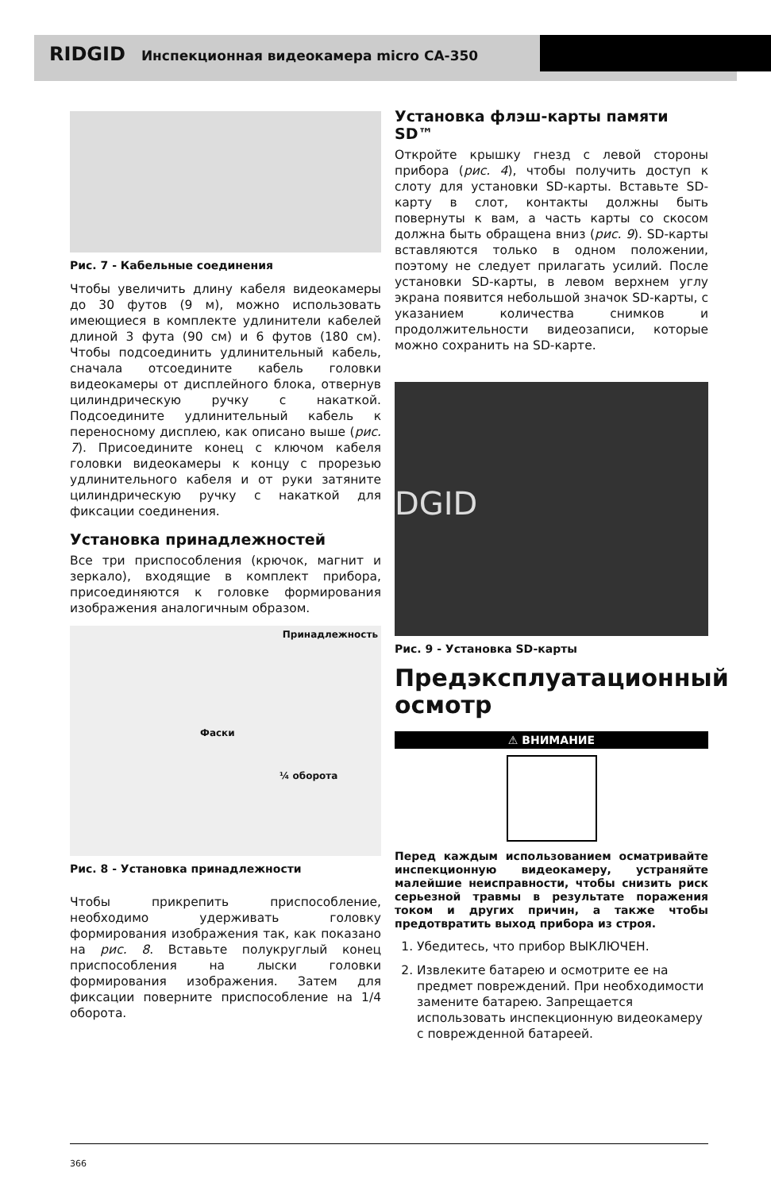RIDGID Инспекционная видеокамера micro CA-350
Рис. 7 - Кабельные соединения
Чтобы увеличить длину кабеля видеокамеры до 30 футов (9 м), можно использовать имеющиеся в комплекте удлинители кабелей длиной 3 фута (90 см) и 6 футов (180 см). Чтобы подсоединить удлинительный кабель, сначала отсоедините кабель головки видеокамеры от дисплейного блока, отвернув цилиндрическую ручку с накаткой. Подсоедините удлинительный кабель к переносному дисплею, как описано выше (рис. 7). Присоедините конец с ключом кабеля головки видеокамеры к концу с прорезью удлинительного кабеля и от руки затяните цилиндрическую ручку с накаткой для фиксации соединения.
Установка принадлежностей
Все три приспособления (крючок, магнит и зеркало), входящие в комплект прибора, присоединяются к головке формирования изображения аналогичным образом.
Принадлежность
Фаски
¼ оборота
Рис. 8 - Установка принадлежности
Чтобы прикрепить приспособление, необходимо удерживать головку формирования изображения так, как показано на рис. 8. Вставьте полукруглый конец приспособления на лыски головки формирования изображения. Затем для фиксации поверните приспособление на 1/4 оборота.
Установка флэш-карты памяти SD™
Откройте крышку гнезд с левой стороны прибора (рис. 4), чтобы получить доступ к слоту для установки SD-карты. Вставьте SD-карту в слот, контакты должны быть повернуты к вам, а часть карты со скосом должна быть обращена вниз (рис. 9). SD-карты вставляются только в одном положении, поэтому не следует прилагать усилий. После установки SD-карты, в левом верхнем углу экрана появится небольшой значок SD-карты, с указанием количества снимков и продолжительности видеозаписи, которые можно сохранить на SD-карте.
DGID
Рис. 9 - Установка SD-карты
Предэксплуатационный осмотр
⚠ ВНИМАНИЕ
Перед каждым использованием осматривайте инспекционную видеокамеру, устраняйте малейшие неисправности, чтобы снизить риск серьезной травмы в результате поражения током и других причин, а также чтобы предотвратить выход прибора из строя.
1. Убедитесь, что прибор ВЫКЛЮЧЕН.
2. Извлеките батарею и осмотрите ее на предмет повреждений. При необходимости замените батарею. Запрещается использовать инспекционную видеокамеру с поврежденной батареей.
366